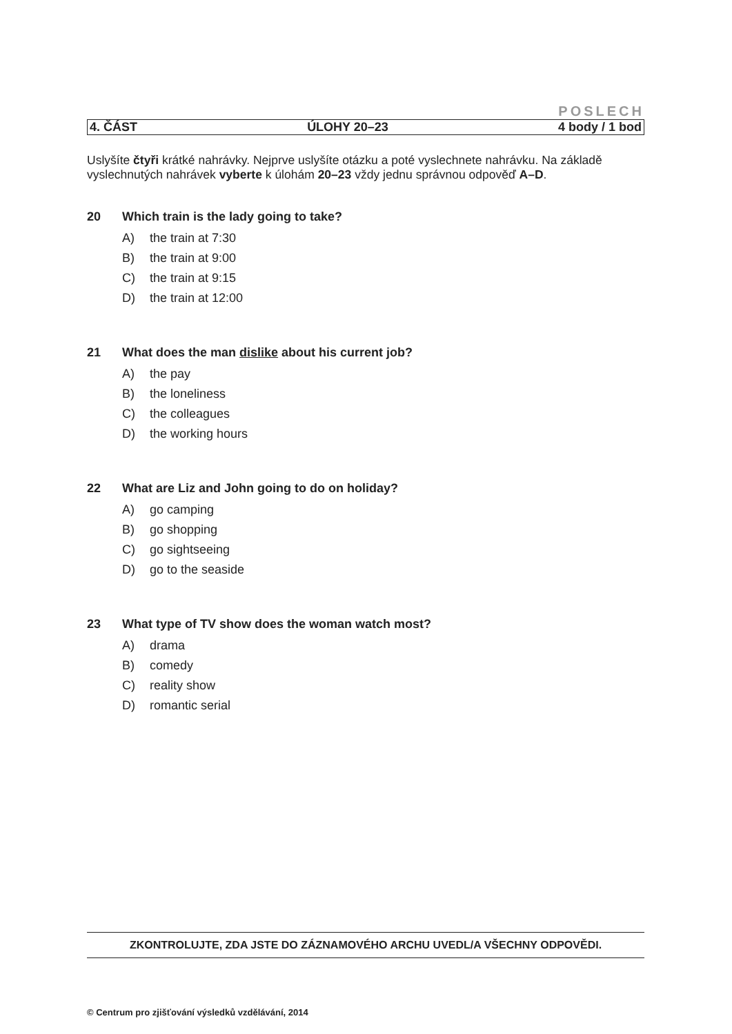POSLECH
4. ČÁST ÚLOHY 20–23 4 body / 1 bod
Uslyšíte čtyři krátké nahrávky. Nejprve uslyšíte otázku a poté vyslechnete nahrávku. Na základě vyslechnutých nahrávek vyberte k úlohám 20–23 vždy jednu správnou odpověď A–D.
20 Which train is the lady going to take?
A) the train at 7:30
B) the train at 9:00
C) the train at 9:15
D) the train at 12:00
21 What does the man dislike about his current job?
A) the pay
B) the loneliness
C) the colleagues
D) the working hours
22 What are Liz and John going to do on holiday?
A) go camping
B) go shopping
C) go sightseeing
D) go to the seaside
23 What type of TV show does the woman watch most?
A) drama
B) comedy
C) reality show
D) romantic serial
ZKONTROLUJTE, ZDA JSTE DO ZÁZNAMOVÉHO ARCHU UVEDL/A VŠECHNY ODPOVĚDI.
© Centrum pro zjišťování výsledků vzdělávání, 2014